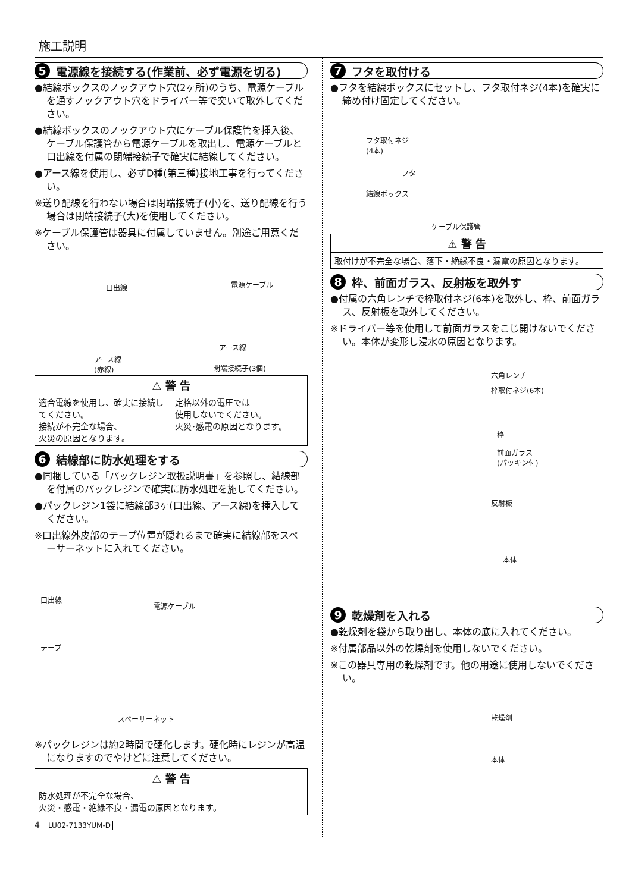施工説明
5 電源線を接続する(作業前、必ず電源を切る)
●結線ボックスのノックアウト穴(2ヶ所)のうち、電源ケーブルを通すノックアウト穴をドライバー等で突いて取外してください。
●結線ボックスのノックアウト穴にケーブル保護管を挿入後、ケーブル保護管から電源ケーブルを取出し、電源ケーブルと口出線を付属の閉端接続子で確実に結線してください。
●アース線を使用し、必ずD種(第三種)接地工事を行ってください。
※送り配線を行わない場合は閉端接続子(小)を、送り配線を行う場合は閉端接続子(大)を使用してください。
※ケーブル保護管は器具に付属していません。別途ご用意ください。
口出線 電源ケーブル
アース線
(赤線)
アース線
閉端接続子(3個)
⚠ 警 告
適合電線を使用し、確実に接続してください。
接続が不完全な場合、
火災の原因となります。
定格以外の電圧では
使用しないでください。
火災･感電の原因となります。
6 結線部に防水処理をする
●同梱している「パックレジン取扱説明書」を参照し、結線部を付属のパックレジンで確実に防水処理を施してください。
●パックレジン1袋に結線部3ヶ(口出線、アース線)を挿入してください。
※口出線外皮部のテープ位置が隠れるまで確実に結線部をスペーサーネットに入れてください。
口出線
電源ケーブル
テープ
スペーサーネット
※パックレジンは約2時間で硬化します。硬化時にレジンが高温になりますのでやけどに注意してください。
⚠ 警 告
防水処理が不完全な場合、
火災・感電・絶縁不良・漏電の原因となります。
4 LU02-7133YUM-D
7 フタを取付ける
●フタを結線ボックスにセットし、フタ取付ネジ(4本)を確実に締め付け固定してください。
フタ取付ネジ
(4本)
フタ
結線ボックス
ケーブル保護管
⚠ 警 告
取付けが不完全な場合、落下・絶縁不良・漏電の原因となります。
8 枠、前面ガラス、反射板を取外す
●付属の六角レンチで枠取付ネジ(6本)を取外し、枠、前面ガラス、反射板を取外してください。
※ドライバー等を使用して前面ガラスをこじ開けないでください。本体が変形し浸水の原因となります。
六角レンチ
枠取付ネジ(6本)
枠
前面ガラス
(パッキン付)
反射板
本体
9 乾燥剤を入れる
●乾燥剤を袋から取り出し、本体の底に入れてください。
※付属部品以外の乾燥剤を使用しないでください。
※この器具専用の乾燥剤です。他の用途に使用しないでください。
乾燥剤
本体